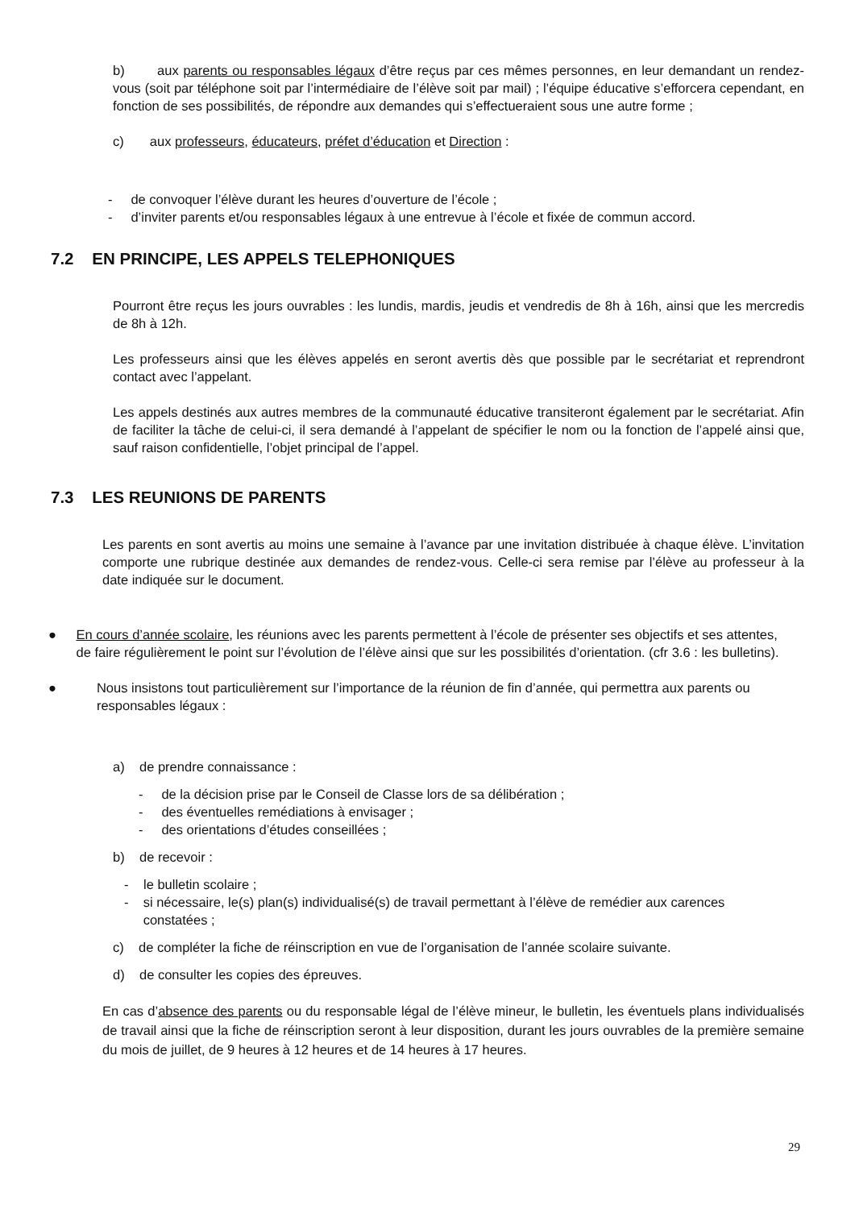b) aux parents ou responsables légaux d’être reçus par ces mêmes personnes, en leur demandant un rendez-vous (soit par téléphone soit par l’intermédiaire de l’élève soit par mail) ; l’équipe éducative s’efforcera cependant, en fonction de ses possibilités, de répondre aux demandes qui s’effectueraient sous une autre forme ;
c) aux professeurs, éducateurs, préfet d’éducation et Direction :
- de convoquer l’élève durant les heures d’ouverture de l’école ;
- d’inviter parents et/ou responsables légaux à une entrevue à l’école et fixée de commun accord.
7.2 EN PRINCIPE, LES APPELS TELEPHONIQUES
Pourront être reçus les jours ouvrables : les lundis, mardis, jeudis et vendredis de 8h à 16h, ainsi que les mercredis de 8h à 12h.
Les professeurs ainsi que les élèves appelés en seront avertis dès que possible par le secrétariat et reprendront contact avec l’appelant.
Les appels destinés aux autres membres de la communauté éducative transiteront également par le secrétariat. Afin de faciliter la tâche de celui-ci, il sera demandé à l’appelant de spécifier le nom ou la fonction de l’appelé ainsi que, sauf raison confidentielle, l’objet principal de l’appel.
7.3 LES REUNIONS DE PARENTS
Les parents en sont avertis au moins une semaine à l’avance par une invitation distribuée à chaque élève. L’invitation comporte une rubrique destinée aux demandes de rendez-vous. Celle-ci sera remise par l’élève au professeur à la date indiquée sur le document.
● En cours d’année scolaire, les réunions avec les parents permettent à l’école de présenter ses objectifs et ses attentes, de faire régulièrement le point sur l’évolution de l’élève ainsi que sur les possibilités d’orientation. (cfr 3.6 : les bulletins).
● Nous insistons tout particulièrement sur l’importance de la réunion de fin d’année, qui permettra aux parents ou responsables légaux :
a) de prendre connaissance :
- de la décision prise par le Conseil de Classe lors de sa délibération ;
- des éventuelles remédiations à envisager ;
- des orientations d’études conseillées ;
b) de recevoir :
- le bulletin scolaire ;
- si nécessaire, le(s) plan(s) individualisé(s) de travail permettant à l’élève de remédier aux carences constatées ;
c) de compléter la fiche de réinscription en vue de l’organisation de l’année scolaire suivante.
d) de consulter les copies des épreuves.
En cas d’absence des parents ou du responsable légal de l’élève mineur, le bulletin, les éventuels plans individualisés de travail ainsi que la fiche de réinscription seront à leur disposition, durant les jours ouvrables de la première semaine du mois de juillet, de 9 heures à 12 heures et de 14 heures à 17 heures.
29